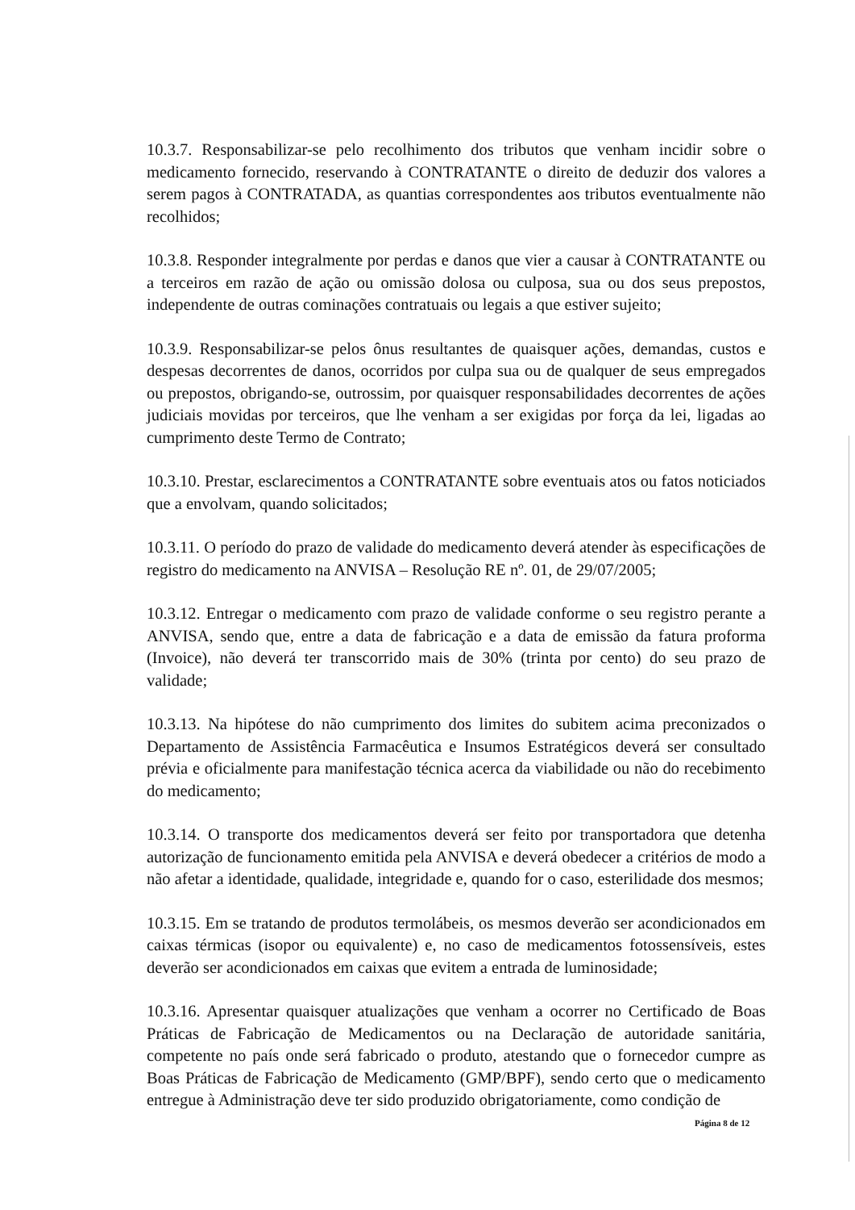10.3.7. Responsabilizar-se pelo recolhimento dos tributos que venham incidir sobre o medicamento fornecido, reservando à CONTRATANTE o direito de deduzir dos valores a serem pagos à CONTRATADA, as quantias correspondentes aos tributos eventualmente não recolhidos;
10.3.8. Responder integralmente por perdas e danos que vier a causar à CONTRATANTE ou a terceiros em razão de ação ou omissão dolosa ou culposa, sua ou dos seus prepostos, independente de outras cominações contratuais ou legais a que estiver sujeito;
10.3.9. Responsabilizar-se pelos ônus resultantes de quaisquer ações, demandas, custos e despesas decorrentes de danos, ocorridos por culpa sua ou de qualquer de seus empregados ou prepostos, obrigando-se, outrossim, por quaisquer responsabilidades decorrentes de ações judiciais movidas por terceiros, que lhe venham a ser exigidas por força da lei, ligadas ao cumprimento deste Termo de Contrato;
10.3.10. Prestar, esclarecimentos a CONTRATANTE sobre eventuais atos ou fatos noticiados que a envolvam, quando solicitados;
10.3.11. O período do prazo de validade do medicamento deverá atender às especificações de registro do medicamento na ANVISA – Resolução RE nº. 01, de 29/07/2005;
10.3.12. Entregar o medicamento com prazo de validade conforme o seu registro perante a ANVISA, sendo que, entre a data de fabricação e a data de emissão da fatura proforma (Invoice), não deverá ter transcorrido mais de 30% (trinta por cento) do seu prazo de validade;
10.3.13. Na hipótese do não cumprimento dos limites do subitem acima preconizados o Departamento de Assistência Farmacêutica e Insumos Estratégicos deverá ser consultado prévia e oficialmente para manifestação técnica acerca da viabilidade ou não do recebimento do medicamento;
10.3.14. O transporte dos medicamentos deverá ser feito por transportadora que detenha autorização de funcionamento emitida pela ANVISA e deverá obedecer a critérios de modo a não afetar a identidade, qualidade, integridade e, quando for o caso, esterilidade dos mesmos;
10.3.15. Em se tratando de produtos termolábeis, os mesmos deverão ser acondicionados em caixas térmicas (isopor ou equivalente) e, no caso de medicamentos fotossensíveis, estes deverão ser acondicionados em caixas que evitem a entrada de luminosidade;
10.3.16. Apresentar quaisquer atualizações que venham a ocorrer no Certificado de Boas Práticas de Fabricação de Medicamentos ou na Declaração de autoridade sanitária, competente no país onde será fabricado o produto, atestando que o fornecedor cumpre as Boas Práticas de Fabricação de Medicamento (GMP/BPF), sendo certo que o medicamento entregue à Administração deve ter sido produzido obrigatoriamente, como condição de
Página 8 de 12